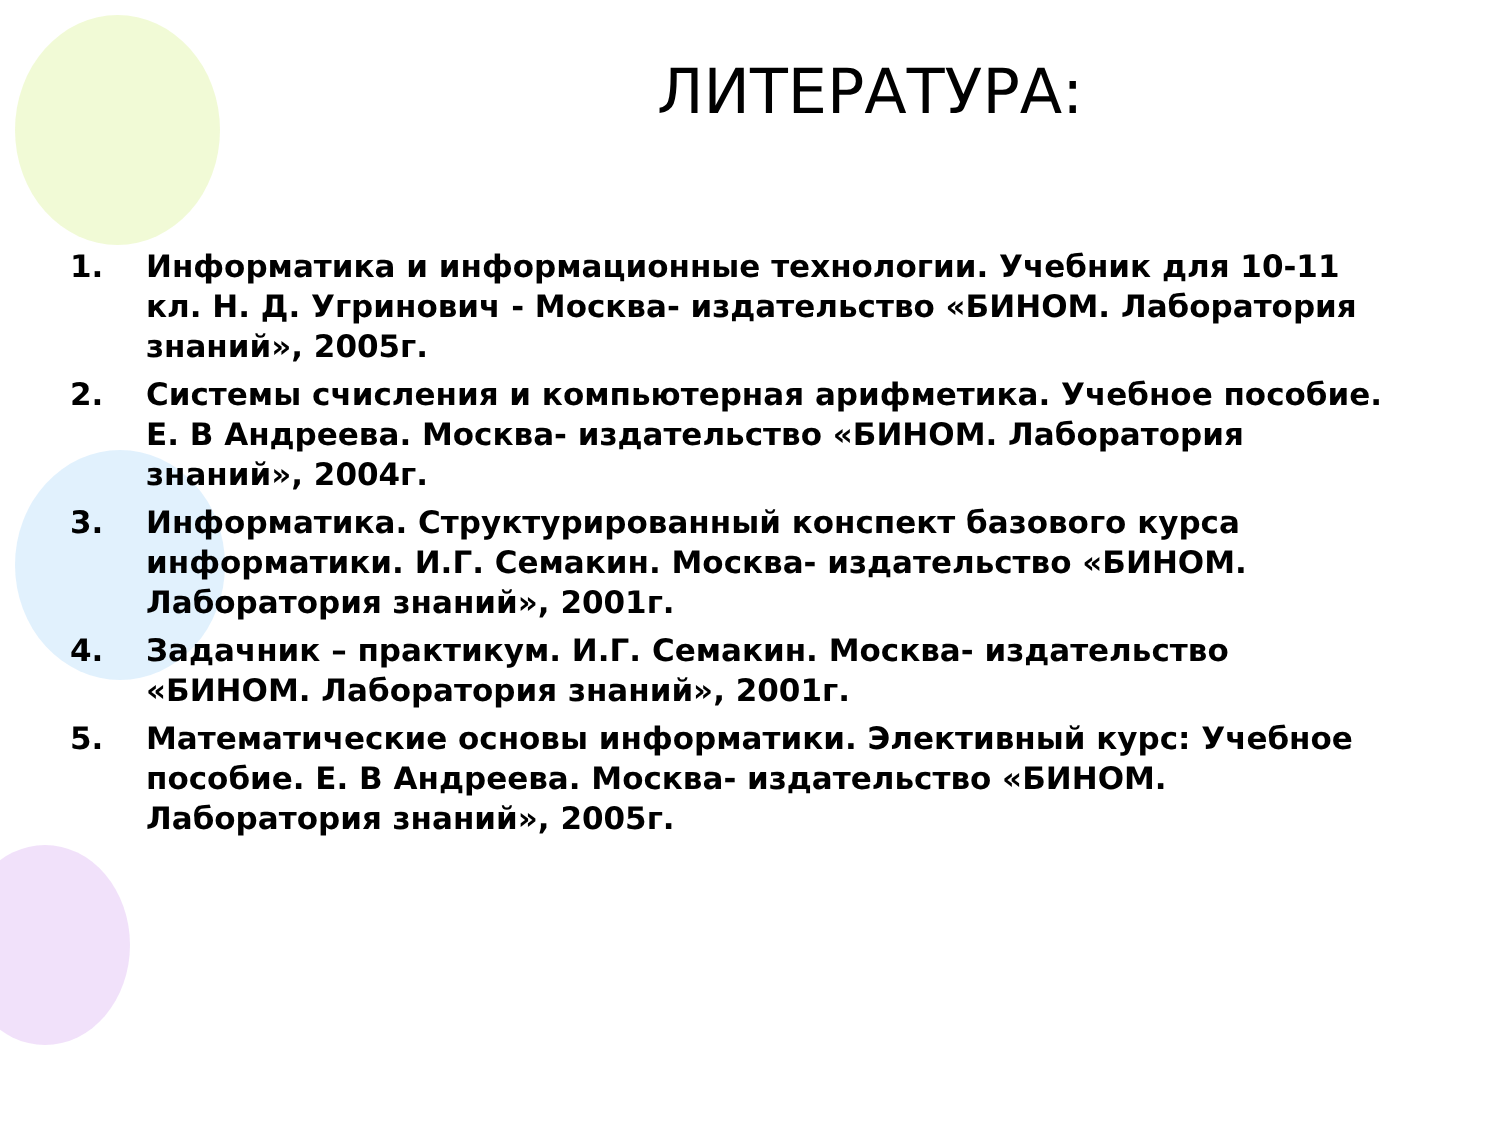ЛИТЕРАТУРА:
1. Информатика и информационные технологии. Учебник для 10-11 кл. Н. Д. Угринович - Москва- издательство «БИНОМ. Лаборатория знаний», 2005г.
2. Системы счисления и компьютерная арифметика. Учебное пособие. Е. В Андреева. Москва- издательство «БИНОМ. Лаборатория знаний», 2004г.
3. Информатика. Структурированный конспект базового курса информатики. И.Г. Семакин. Москва- издательство «БИНОМ. Лаборатория знаний», 2001г.
4. Задачник – практикум. И.Г. Семакин. Москва- издательство «БИНОМ. Лаборатория знаний», 2001г.
5. Математические основы информатики. Элективный курс: Учебное пособие. Е. В Андреева. Москва- издательство «БИНОМ. Лаборатория знаний», 2005г.